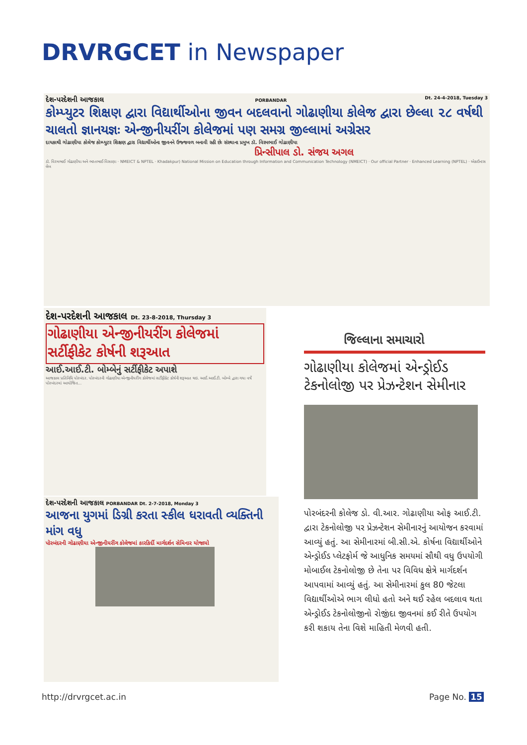DRVRGCET in Newspaper
દેશ-પરદેશની આજકાલ PORBANDAR Dt. 24-4-2018, Tuesday 3
કોમ્પ્યુટર શિક્ષણ દ્વારા વિદ્યાર્થીઓના જીવન બદલવાનો ગોઢાણીયા કોલેજ દ્વારા છેલ્લા ૨૮ વર્ષથી ચાલતો જ્ઞાનયજ્ઞઃ એન્જીનીયરીંગ કોલેજમાં પણ સમગ્ર જીલ્લામાં અગ્રેસર
દાયકાથી ગોઢાણીયા કોલેજ કોમ્પ્યુટર શિક્ષણ દ્વારા વિદ્યાર્થીઓના જીવનને ઉજ્જવળ બનાવી રહી છેઃ સંસ્થાના પ્રમુખ ડૉ. વિરમભાઈ ગોઢાણીયા
પ્રિન્સીપાલ ડો. સંજય અગલ
ડૉ. વિરમભાઈ ગોઢાણીયા અને ભરતભાઈ વિસાણા · NMEICT & NPTEL · Khadakpur) National Mission on Education through Information and Communication Technology (NMEICT) · Our official Partner · Enhanced Learning (NPTEL) · એકાઉન્ટસ લેબ
દેશ-પરદેશની આજકાલ Dt. 23-8-2018, Thursday 3
ગોઢાણીયા એન્જીનીયરીંગ કોલેજમાં સર્ટીફીકેટ કોર્ષની શરૂઆત
આઈ.આઈ.ટી. બોમ્બેનું સર્ટીફીકેટ અપાશે
આજકાલ પ્રતિનિધિ પોરબંદર. પોરબંદરની ગોઢાણીયા એન્જીનીયરીંગ કોલેજમાં સર્ટીફીકેટ કોર્ષની શરૂઆત થઇ. આઈ.આઈ.ટી. બોમ્બે દ્વારા ગયા વર્ષે પોરબંદરમાં આયોજિત...
દેશ-પરદેશની આજકાલ PORBANDAR Dt. 2-7-2018, Monday 3
આજના યુગમાં ડિગ્રી કરતા સ્કીલ ધરાવતી વ્યક્તિની માંગ વધુ
પોરબંદરની ગોઢાણીયા એન્જીનીયરીંગ કોલેજમાં કારકિર્દી માર્ગદર્શન સેમિનાર યોજાયો
જિલ્લાના સમાચારો
ગોઢાણીયા કોલેજમાં એન્ડ્રોઈડ ટેકનોલોજી પર પ્રેઝન્ટેશન સેમીનાર
પોરબંદરની કોલેજ ડો. વી.આર. ગોઢાણીયા ઓફ આઈ.ટી. દ્વારા ટેકનોલોજી પર પ્રેઝન્ટેશન સેમીનારનું આયોજન કરવામાં આવ્યું હતું. આ સેમીનારમાં બી.સી.એ. કોર્ષના વિદ્યાર્થીઓને એન્ડ્રોઈડ પ્લેટફોર્મ જે આધુનિક સમયમાં સૌથી વધુ ઉપયોગી મોબાઈલ ટેકનોલોજી છે તેના પર વિવિધ ક્ષેત્રે માર્ગદર્શન આપવામાં આવ્યું હતું. આ સેમીનારમાં કુલ 80 જેટલા વિદ્યાર્થીઓએ ભાગ લીધો હતો અને થઈ રહેલ બદલાવ થતા એન્ડ્રોઈડ ટેકનોલોજીનો રોજીંદા જીવનમાં કઈ રીતે ઉપયોગ કરી શકાય તેના વિશે માહિતી મેળવી હતી.
http://drvrgcet.ac.in Page No. 15